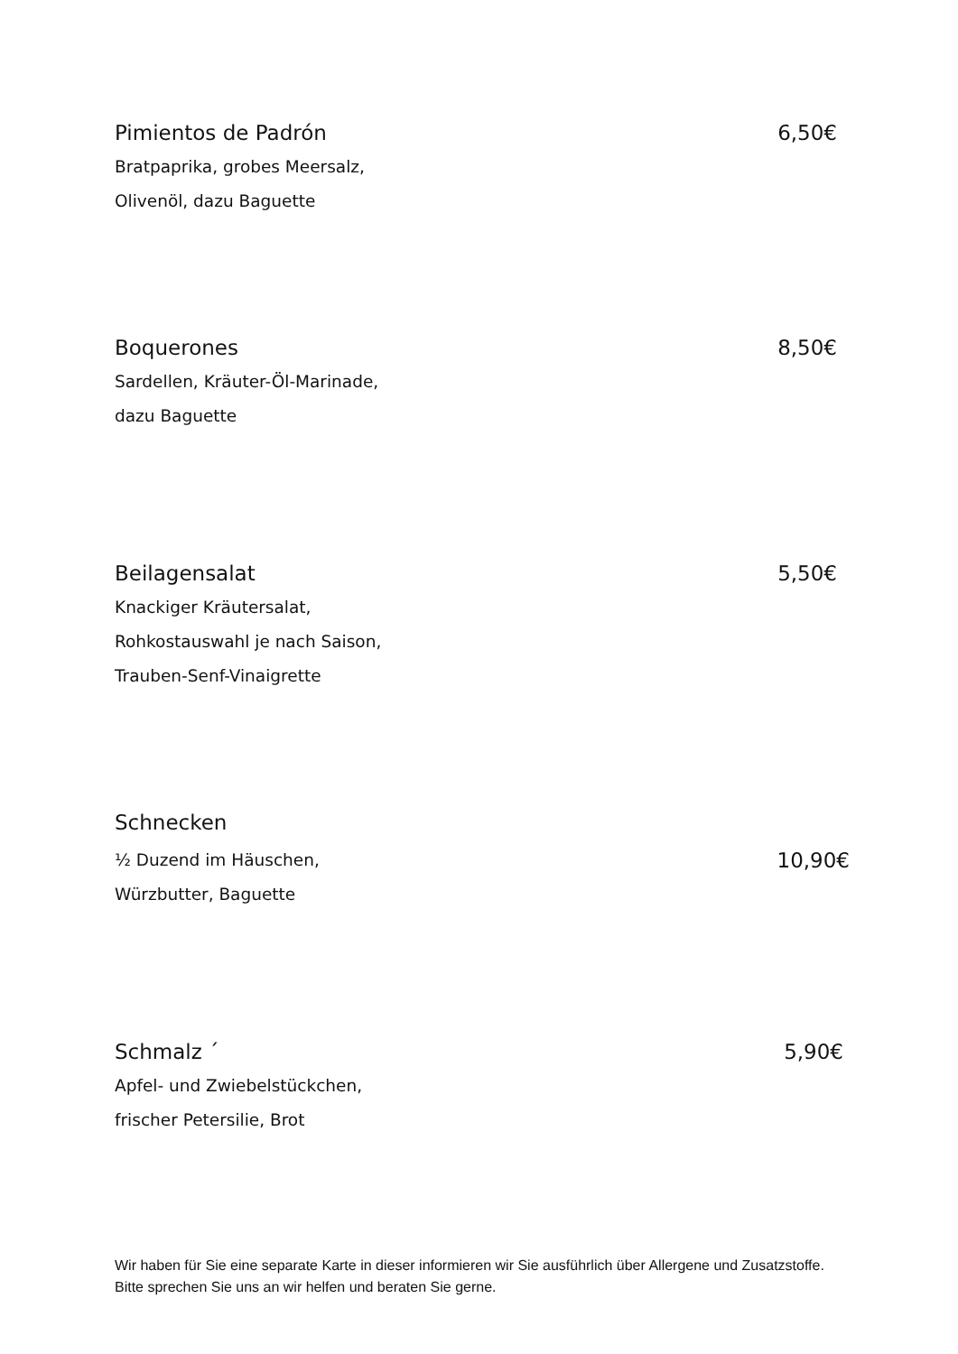Pimientos de Padrón 6,50€
Bratpaprika, grobes Meersalz,
Olivenöl, dazu Baguette
Boquerones 8,50€
Sardellen, Kräuter-Öl-Marinade,
dazu Baguette
Beilagensalat 5,50€
Knackiger Kräutersalat,
Rohkostauswahl je nach Saison,
Trauben-Senf-Vinaigrette
Schnecken
½ Duzend im Häuschen, 10,90€
Würzbutter, Baguette
Schmalz ´ 5,90€
Apfel- und Zwiebelstückchen,
frischer Petersilie, Brot
Wir haben für Sie eine separate Karte in dieser informieren wir Sie ausführlich über Allergene und Zusatzstoffe. Bitte sprechen Sie uns an wir helfen und beraten Sie gerne.